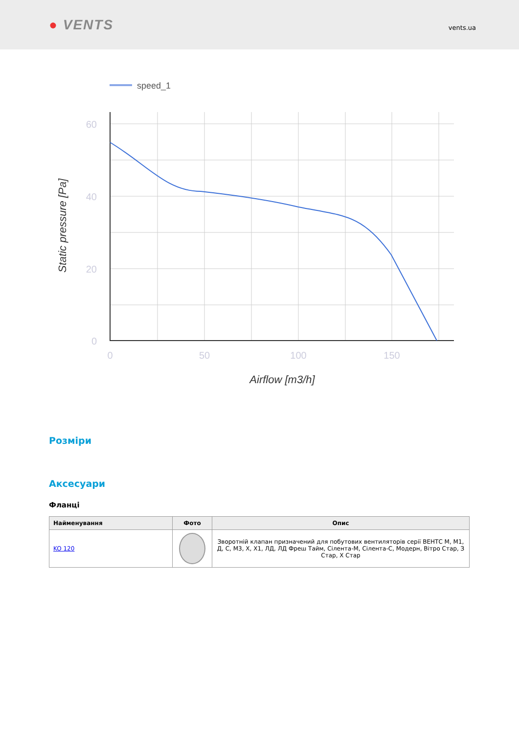● VENTS
vents.ua
speed_1
60
40
20
0
0
50
100
150
Airflow [m3/h]
Static pressure [Pa]
Розміри
Аксесуари
Фланці
| Найменування | Фото | Опис |
| --- | --- | --- |
| KO 120 | | Зворотній клапан призначений для побутових вентиляторів серії ВЕНТС М, М1, Д, С, М3, Х, Х1, ЛД, ЛД Фреш Тайм, Сілента-М, Сілента-С, Модерн, Вітро Стар, З Стар, Х Стар |